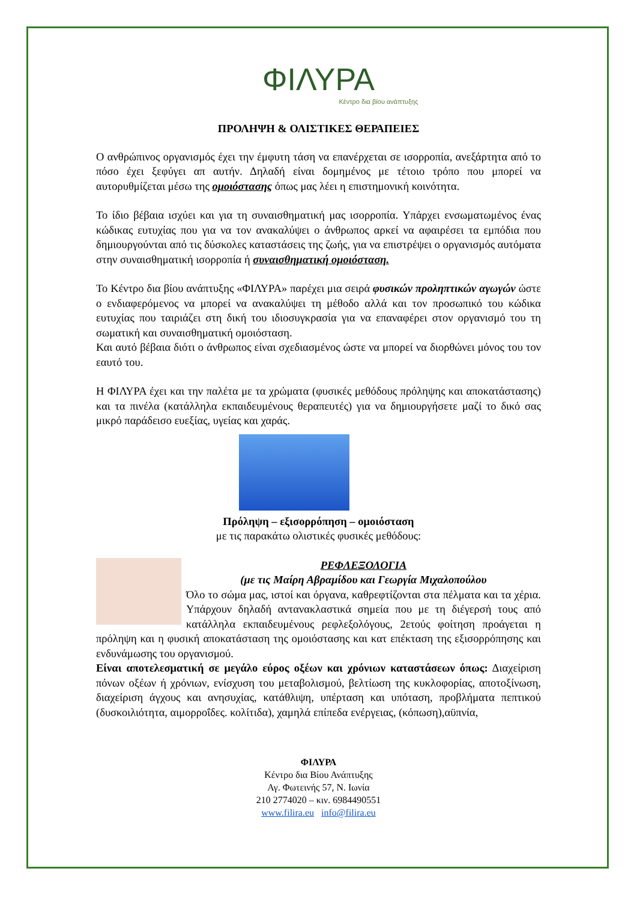ΦΙΛΥΡΑ
Κέντρο δια βίου ανάπτυξης
ΠΡΟΛΗΨΗ & ΟΛΙΣΤΙΚΕΣ ΘΕΡΑΠΕΙΕΣ
Ο ανθρώπινος οργανισμός έχει την έμφυτη τάση να επανέρχεται σε ισορροπία, ανεξάρτητα από το πόσο έχει ξεφύγει απ αυτήν. Δηλαδή είναι δομημένος με τέτοιο τρόπο που μπορεί να αυτορυθμίζεται μέσω της ομοιόστασης όπως μας λέει η επιστημονική κοινότητα.
Το ίδιο βέβαια ισχύει και για τη συναισθηματική μας ισορροπία. Υπάρχει ενσωματωμένος ένας κώδικας ευτυχίας που για να τον ανακαλύψει ο άνθρωπος αρκεί να αφαιρέσει τα εμπόδια που δημιουργούνται από τις δύσκολες καταστάσεις της ζωής, για να επιστρέψει ο οργανισμός αυτόματα στην συναισθηματική ισορροπία ή συναισθηματική ομοιόσταση.
Το Κέντρο δια βίου ανάπτυξης «ΦΙΛΥΡΑ» παρέχει μια σειρά φυσικών προληπτικών αγωγών ώστε ο ενδιαφερόμενος να μπορεί να ανακαλύψει τη μέθοδο αλλά και τον προσωπικό του κώδικα ευτυχίας που ταιριάζει στη δική του ιδιοσυγκρασία για να επαναφέρει στον οργανισμό του τη σωματική και συναισθηματική ομοιόσταση.
Και αυτό βέβαια διότι ο άνθρωπος είναι σχεδιασμένος ώστε να μπορεί να διορθώνει μόνος του τον εαυτό του.
Η ΦΙΛΥΡΑ έχει και την παλέτα με τα χρώματα (φυσικές μεθόδους πρόληψης και αποκατάστασης) και τα πινέλα (κατάλληλα εκπαιδευμένους θεραπευτές) για να δημιουργήσετε μαζί το δικό σας μικρό παράδεισο ευεξίας, υγείας και χαράς.
Πρόληψη – εξισορρόπηση – ομοιόσταση
με τις παρακάτω ολιστικές φυσικές μεθόδους:
ΡΕΦΛΕΞΟΛΟΓΙΑ
(με τις Μαίρη Αβραμίδου και Γεωργία Μιχαλοπούλου
Όλο το σώμα μας, ιστοί και όργανα, καθρεφτίζονται στα πέλματα και τα χέρια. Υπάρχουν δηλαδή αντανακλαστικά σημεία που με τη διέγερσή τους από κατάλληλα εκπαιδευμένους ρεφλεξολόγους, 2ετούς φοίτηση προάγεται η πρόληψη και η φυσική αποκατάσταση της ομοιόστασης και κατ επέκταση της εξισορρόπησης και ενδυνάμωσης του οργανισμού.
Είναι αποτελεσματική σε μεγάλο εύρος οξέων και χρόνιων καταστάσεων όπως: Διαχείριση πόνων οξέων ή χρόνιων, ενίσχυση του μεταβολισμού, βελτίωση της κυκλοφορίας, αποτοξίνωση, διαχείριση άγχους και ανησυχίας, κατάθλιψη, υπέρταση και υπόταση, προβλήματα πεπτικού (δυσκοιλιότητα, αιμορροΐδες. κολίτιδα), χαμηλά επίπεδα ενέργειας, (κόπωση),αϋπνία,
ΦΙΛΥΡΑ
Κέντρο δια Βίου Ανάπτυξης
Αγ. Φωτεινής 57, Ν. Ιωνία
210 2774020 – κιν. 6984490551
www.filira.eu info@filira.eu